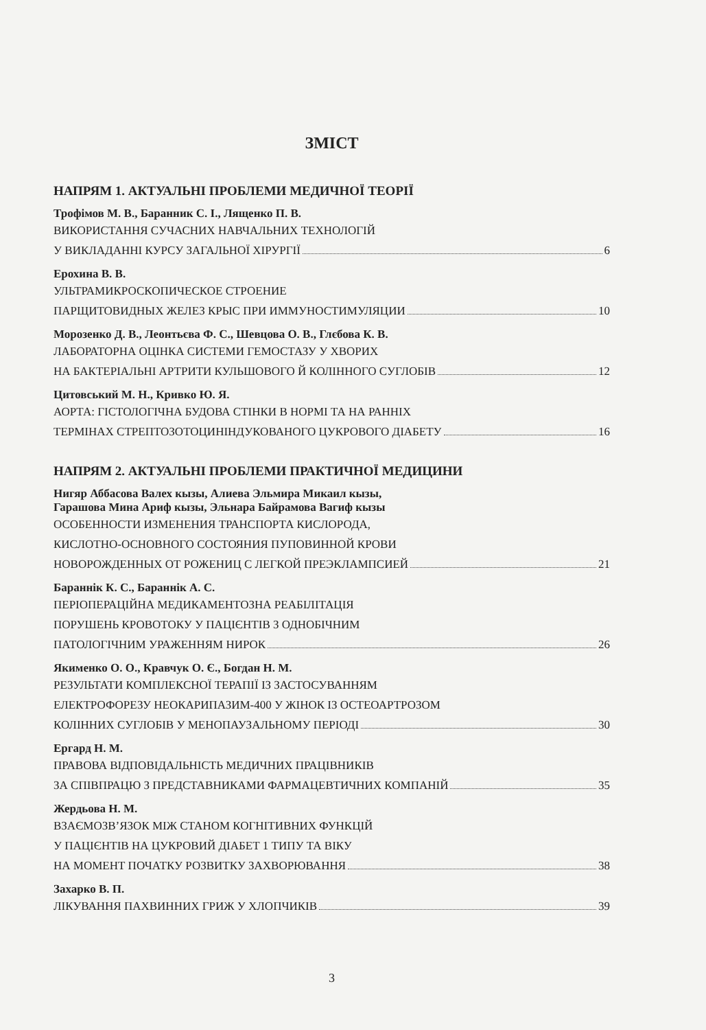ЗМІСТ
НАПРЯМ 1. АКТУАЛЬНІ ПРОБЛЕМИ МЕДИЧНОЇ ТЕОРІЇ
Трофімов М. В., Баранник С. І., Лященко П. В.
ВИКОРИСТАННЯ СУЧАСНИХ НАВЧАЛЬНИХ ТЕХНОЛОГІЙ
У ВИКЛАДАННІ КУРСУ ЗАГАЛЬНОЇ ХІРУРГІЇ 6
Ерохина В. В.
УЛЬТРАМИКРОСКОПИЧЕСКОЕ СТРОЕНИЕ
ПАРЩИТОВИДНЫХ ЖЕЛЕЗ КРЫС ПРИ ИММУНОСТИМУЛЯЦИИ 10
Морозенко Д. В., Леонтьєва Ф. С., Шевцова О. В., Глєбова К. В.
ЛАБОРАТОРНА ОЦІНКА СИСТЕМИ ГЕМОСТАЗУ У ХВОРИХ
НА БАКТЕРІАЛЬНІ АРТРИТИ КУЛЬШОВОГО Й КОЛІННОГО СУГЛОБІВ 12
Цитовський М. Н., Кривко Ю. Я.
АОРТА: ГІСТОЛОГІЧНА БУДОВА СТІНКИ В НОРМІ ТА НА РАННІХ
ТЕРМІНАХ СТРЕПТОЗОТОЦИНІНДУКОВАНОГО ЦУКРОВОГО ДІАБЕТУ 16
НАПРЯМ 2. АКТУАЛЬНІ ПРОБЛЕМИ ПРАКТИЧНОЇ МЕДИЦИНИ
Нигяр Аббасова Валех кызы, Алиева Эльмира Микаил кызы,
Гарашова Мина Ариф кызы, Эльнара Байрамова Вагиф кызы
ОСОБЕННОСТИ ИЗМЕНЕНИЯ ТРАНСПОРТА КИСЛОРОДА,
КИСЛОТНО-ОСНОВНОГО СОСТОЯНИЯ ПУПОВИННОЙ КРОВИ
НОВОРОЖДЕННЫХ ОТ РОЖЕНИЦ С ЛЕГКОЙ ПРЕЭКЛАМПСИЕЙ 21
Бараннік К. С., Бараннік А. С.
ПЕРІОПЕРАЦІЙНА МЕДИКАМЕНТОЗНА РЕАБІЛІТАЦІЯ
ПОРУШЕНЬ КРОВОТОКУ У ПАЦІЄНТІВ З ОДНОБІЧНИМ
ПАТОЛОГІЧНИМ УРАЖЕННЯМ НИРОК 26
Якименко О. О., Кравчук О. Є., Богдан Н. М.
РЕЗУЛЬТАТИ КОМПЛЕКСНОЇ ТЕРАПІЇ ІЗ ЗАСТОСУВАННЯМ
ЕЛЕКТРОФОРЕЗУ НЕОКАРИПАЗИМ-400 У ЖІНОК ІЗ ОСТЕОАРТРОЗОМ
КОЛІННИХ СУГЛОБІВ У МЕНОПАУЗАЛЬНОМУ ПЕРІОДІ 30
Ергард Н. М.
ПРАВОВА ВІДПОВІДАЛЬНІСТЬ МЕДИЧНИХ ПРАЦІВНИКІВ
ЗА СПІВПРАЦЮ З ПРЕДСТАВНИКАМИ ФАРМАЦЕВТИЧНИХ КОМПАНІЙ 35
Жердьова Н. М.
ВЗАЄМОЗВ’ЯЗОК МІЖ СТАНОМ КОГНІТИВНИХ ФУНКЦІЙ
У ПАЦІЄНТІВ НА ЦУКРОВИЙ ДІАБЕТ 1 ТИПУ ТА ВІКУ
НА МОМЕНТ ПОЧАТКУ РОЗВИТКУ ЗАХВОРЮВАННЯ 38
Захарко В. П.
ЛІКУВАННЯ ПАХВИННИХ ГРИЖ У ХЛОПЧИКІВ 39
3